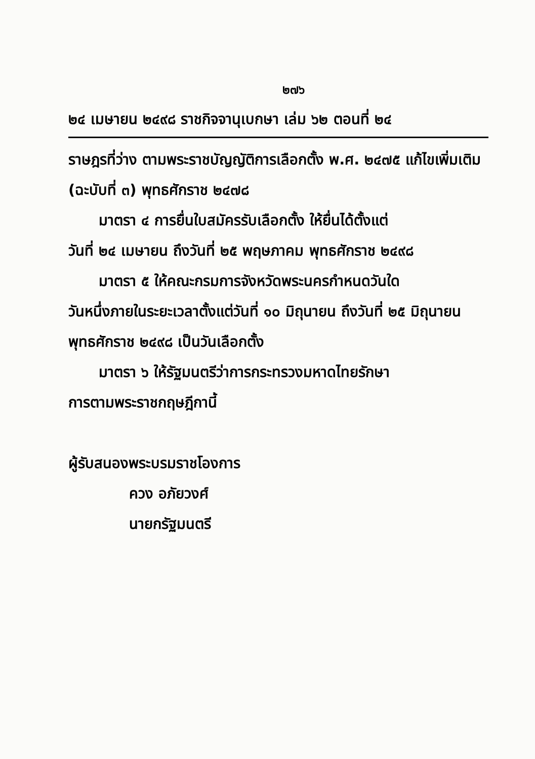๒๗๖
๒๔ เมษายน ๒๔๙๘ ราชกิจจานุเบกษา เล่ม ๖๒ ตอนที่ ๒๔
ราษฎรที่ว่าง ตามพระราชบัญญัติการเลือกตั้ง พ.ศ. ๒๔๗๕ แก้ไขเพิ่มเติม (ฉะบับที่ ๓) พุทธศักราช ๒๔๗๘
มาตรา ๔ การยื่นใบสมัครรับเลือกตั้ง ให้ยื่นได้ตั้งแต่
วันที่ ๒๔ เมษายน ถึงวันที่ ๒๕ พฤษภาคม พุทธศักราช ๒๔๙๘
มาตรา ๕ ให้คณะกรมการจังหวัดพระนครกำหนดวันใด
วันหนึ่งภายในระยะเวลาตั้งแต่วันที่ ๑๐ มิถุนายน ถึงวันที่ ๒๕ มิถุนายน พุทธศักราช ๒๔๙๘ เป็นวันเลือกตั้ง
มาตรา ๖ ให้รัฐมนตรีว่าการกระทรวงมหาดไทยรักษา
การตามพระราชกฤษฎีกานี้
ผู้รับสนองพระบรมราชโองการ
ควง อภัยวงศ์
นายกรัฐมนตรี